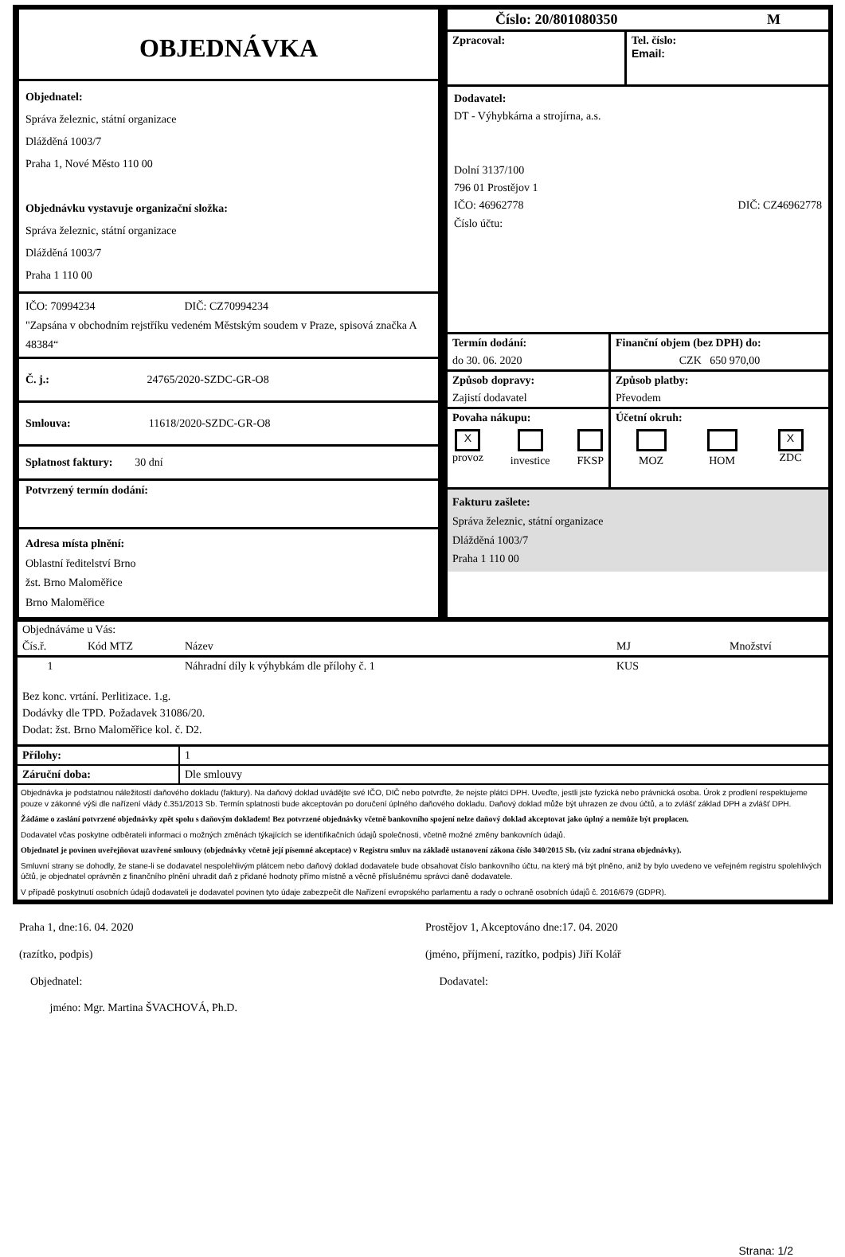OBJEDNÁVKA
Objednatel:
Správa železnic, státní organizace
Dlážděná 1003/7
Praha 1, Nové Město 110 00
Objednávku vystavuje organizační složka:
Správa železnic, státní organizace
Dlážděná 1003/7
Praha 1 110 00
IČO: 70994234 DIČ: CZ70994234
"Zapsána v obchodním rejstříku vedeném Městským soudem v Praze, spisová značka A 48384“
Č. j.: 24765/2020-SZDC-GR-O8
Smlouva: 11618/2020-SZDC-GR-O8
Splatnost faktury: 30 dní
Potvrzený termín dodání:
Adresa místa plnění:
Oblastní ředitelství Brno
žst. Brno Maloměřice
Brno Maloměřice
Číslo: 20/801080350 M
| Zpracoval: | Tel. číslo: Email: |
Dodavatel:
DT - Výhybkárna a strojírna, a.s.
Dolní 3137/100
796 01 Prostějov 1
IČO: 46962778 DIČ: CZ46962778
Číslo účtu:
| Termín dodání: | Finanční objem (bez DPH) do: |
| do 30. 06. 2020 | CZK 650 970,00 |
| Způsob dopravy: | Způsob platby: |
| Zajistí dodavatel | Převodem |
| Povaha nákupu: | Účetní okruh: |
| X provoz investice FKSP | MOZ HOM X ZDC |
Fakturu zašlete:
Správa železnic, státní organizace
Dlážděná 1003/7
Praha 1 110 00
Objednáváme u Vás:
| Čís.ř. | Kód MTZ | Název | MJ | Množství |
| 1 | | Náhradní díly k výhybkám dle přílohy č. 1 | KUS | |
Bez konc. vrtání. Perlitizace. 1.g.
Dodávky dle TPD. Požadavek 31086/20.
Dodat: žst. Brno Maloměřice kol. č. D2.
| Přílohy: | 1 |
| Záruční doba: | Dle smlouvy |
Objednávka je podstatnou náležitostí daňového dokladu (faktury). Na daňový doklad uvádějte své IČO, DIČ nebo potvrďte, že nejste plátci DPH. Uveďte, jestli jste fyzická nebo právnická osoba. Úrok z prodlení respektujeme pouze v zákonné výši dle nařízení vlády č.351/2013 Sb. Termín splatnosti bude akceptován po doručení úplného daňového dokladu. Daňový doklad může být uhrazen ze dvou účtů, a to zvlášť základ DPH a zvlášť DPH.
Žádáme o zaslání potvrzené objednávky zpět spolu s daňovým dokladem! Bez potvrzené objednávky včetně bankovního spojení nelze daňový doklad akceptovat jako úplný a nemůže být proplacen.
Dodavatel včas poskytne odběrateli informaci o možných změnách týkajících se identifikačních údajů společnosti, včetně možné změny bankovních údajů.
Objednatel je povinen uveřejňovat uzavřené smlouvy (objednávky včetně její písemné akceptace) v Registru smluv na základě ustanovení zákona číslo 340/2015 Sb. (viz zadní strana objednávky).
Smluvní strany se dohodly, že stane-li se dodavatel nespolehlivým plátcem nebo daňový doklad dodavatele bude obsahovat číslo bankovního účtu, na který má být plněno, aniž by bylo uvedeno ve veřejném registru spolehlivých účtů, je objednatel oprávněn z finančního plnění uhradit daň z přidané hodnoty přímo místně a věcně příslušnému správci daně dodavatele.
V případě poskytnutí osobních údajů dodavateli je dodavatel povinen tyto údaje zabezpečit dle Nařízení evropského parlamentu a rady o ochraně osobních údajů č. 2016/679 (GDPR).
Praha 1, dne:16. 04. 2020
(razítko, podpis)
Objednatel:
jméno: Mgr. Martina ŠVACHOVÁ, Ph.D.
Prostějov 1, Akceptováno dne:17. 04. 2020
(jméno, příjmení, razítko, podpis) Jiří Kolář
Dodavatel:
Strana: 1/2